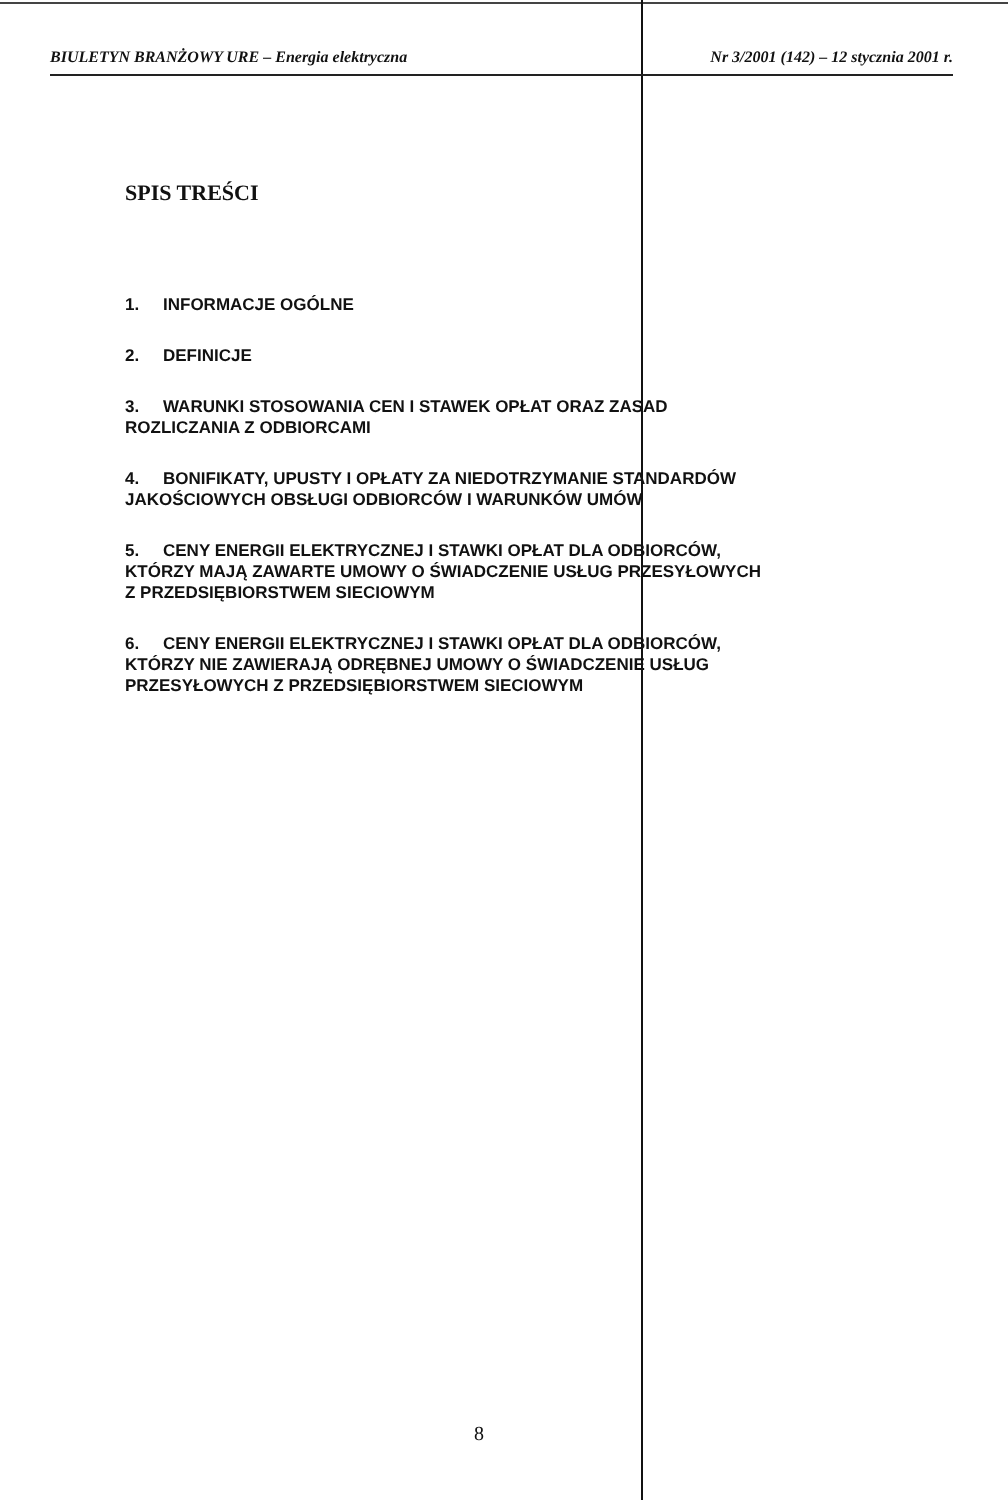BIULETYN BRANŻOWY URE – Energia elektryczna Nr 3/2001 (142) – 12 stycznia 2001 r.
SPIS TREŚCI
1. INFORMACJE OGÓLNE
2. DEFINICJE
3. WARUNKI STOSOWANIA CEN I STAWEK OPŁAT ORAZ ZASAD
ROZLICZANIA Z ODBIORCAMI
4. BONIFIKATY, UPUSTY I OPŁATY ZA NIEDOTRZYMANIE STANDARDÓW
JAKOŚCIOWYCH OBSŁUGI ODBIORCÓW I WARUNKÓW UMÓW
5. CENY ENERGII ELEKTRYCZNEJ I STAWKI OPŁAT DLA ODBIORCÓW,
KTÓRZY MAJĄ ZAWARTE UMOWY O ŚWIADCZENIE USŁUG PRZESYŁOWYCH
Z PRZEDSIĘBIORSTWEM SIECIOWYM
6. CENY ENERGII ELEKTRYCZNEJ I STAWKI OPŁAT DLA ODBIORCÓW,
KTÓRZY NIE ZAWIERAJĄ ODRĘBNEJ UMOWY O ŚWIADCZENIE USŁUG
PRZESYŁOWYCH Z PRZEDSIĘBIORSTWEM SIECIOWYM
8